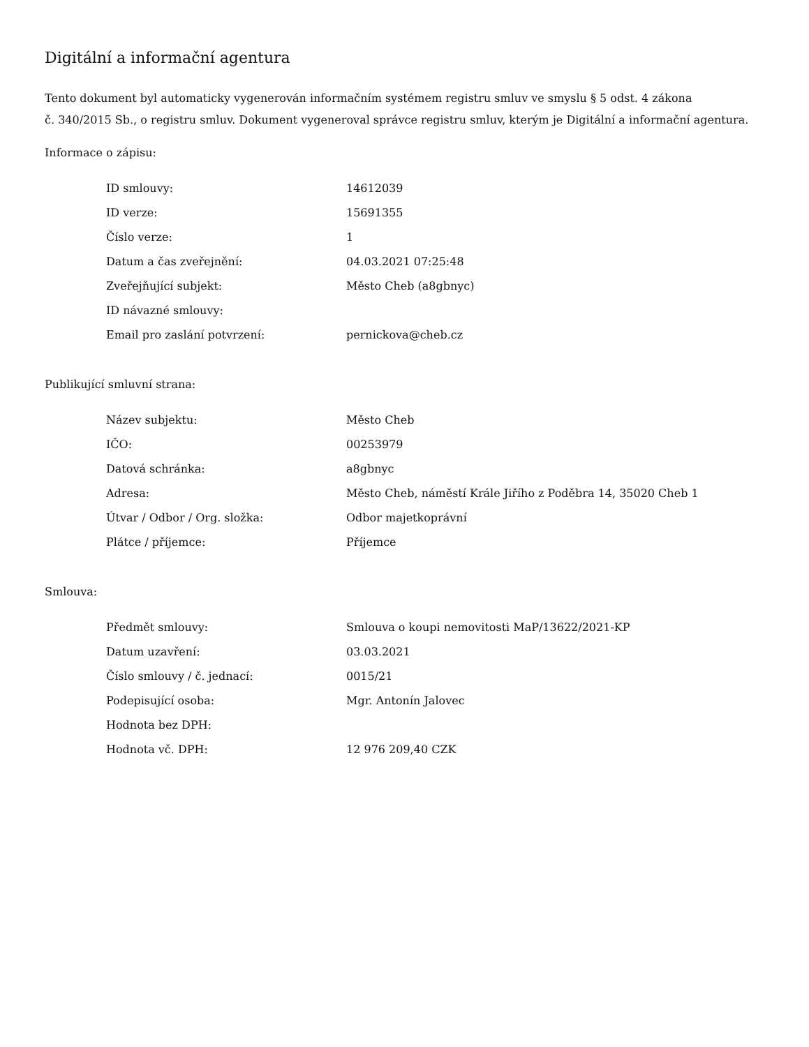Digitální a informační agentura
Tento dokument byl automaticky vygenerován informačním systémem registru smluv ve smyslu § 5 odst. 4 zákona
č. 340/2015 Sb., o registru smluv. Dokument vygeneroval správce registru smluv, kterým je Digitální a informační agentura.
Informace o zápisu:
| ID smlouvy: | 14612039 |
| ID verze: | 15691355 |
| Číslo verze: | 1 |
| Datum a čas zveřejnění: | 04.03.2021 07:25:48 |
| Zveřejňující subjekt: | Město Cheb (a8gbnyc) |
| ID návazné smlouvy: | |
| Email pro zaslání potvrzení: | pernickova@cheb.cz |
Publikující smluvní strana:
| Název subjektu: | Město Cheb |
| IČO: | 00253979 |
| Datová schránka: | a8gbnyc |
| Adresa: | Město Cheb, náměstí Krále Jiřího z Poděbra 14, 35020 Cheb 1 |
| Útvar / Odbor / Org. složka: | Odbor majetkoprávní |
| Plátce / příjemce: | Příjemce |
Smlouva:
| Předmět smlouvy: | Smlouva o koupi nemovitosti MaP/13622/2021-KP |
| Datum uzavření: | 03.03.2021 |
| Číslo smlouvy / č. jednací: | 0015/21 |
| Podepisující osoba: | Mgr. Antonín Jalovec |
| Hodnota bez DPH: | |
| Hodnota vč. DPH: | 12 976 209,40 CZK |